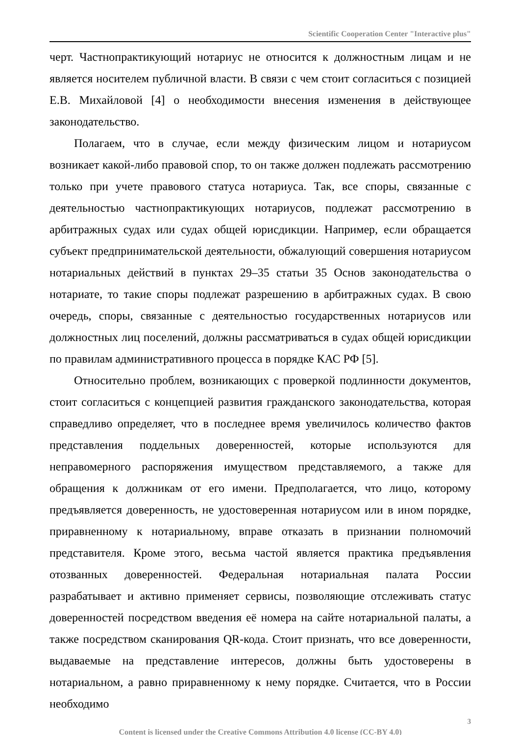Scientific Cooperation Center "Interactive plus"
черт. Частнопрактикующий нотариус не относится к должностным лицам и не является носителем публичной власти. В связи с чем стоит согласиться с позицией Е.В. Михайловой [4] о необходимости внесения изменения в действующее законодательство.
Полагаем, что в случае, если между физическим лицом и нотариусом возникает какой-либо правовой спор, то он также должен подлежать рассмотрению только при учете правового статуса нотариуса. Так, все споры, связанные с деятельностью частнопрактикующих нотариусов, подлежат рассмотрению в арбитражных судах или судах общей юрисдикции. Например, если обращается субъект предпринимательской деятельности, обжалующий совершения нотариусом нотариальных действий в пунктах 29–35 статьи 35 Основ законодательства о нотариате, то такие споры подлежат разрешению в арбитражных судах. В свою очередь, споры, связанные с деятельностью государственных нотариусов или должностных лиц поселений, должны рассматриваться в судах общей юрисдикции по правилам административного процесса в порядке КАС РФ [5].
Относительно проблем, возникающих с проверкой подлинности документов, стоит согласиться с концепцией развития гражданского законодательства, которая справедливо определяет, что в последнее время увеличилось количество фактов представления поддельных доверенностей, которые используются для неправомерного распоряжения имуществом представляемого, а также для обращения к должникам от его имени. Предполагается, что лицо, которому предъявляется доверенность, не удостоверенная нотариусом или в ином порядке, приравненному к нотариальному, вправе отказать в признании полномочий представителя. Кроме этого, весьма частой является практика предъявления отозванных доверенностей. Федеральная нотариальная палата России разрабатывает и активно применяет сервисы, позволяющие отслеживать статус доверенностей посредством введения её номера на сайте нотариальной палаты, а также посредством сканирования QR-кода. Стоит признать, что все доверенности, выдаваемые на представление интересов, должны быть удостоверены в нотариальном, а равно приравненному к нему порядке. Считается, что в России необходимо
3
Content is licensed under the Creative Commons Attribution 4.0 license (CC-BY 4.0)